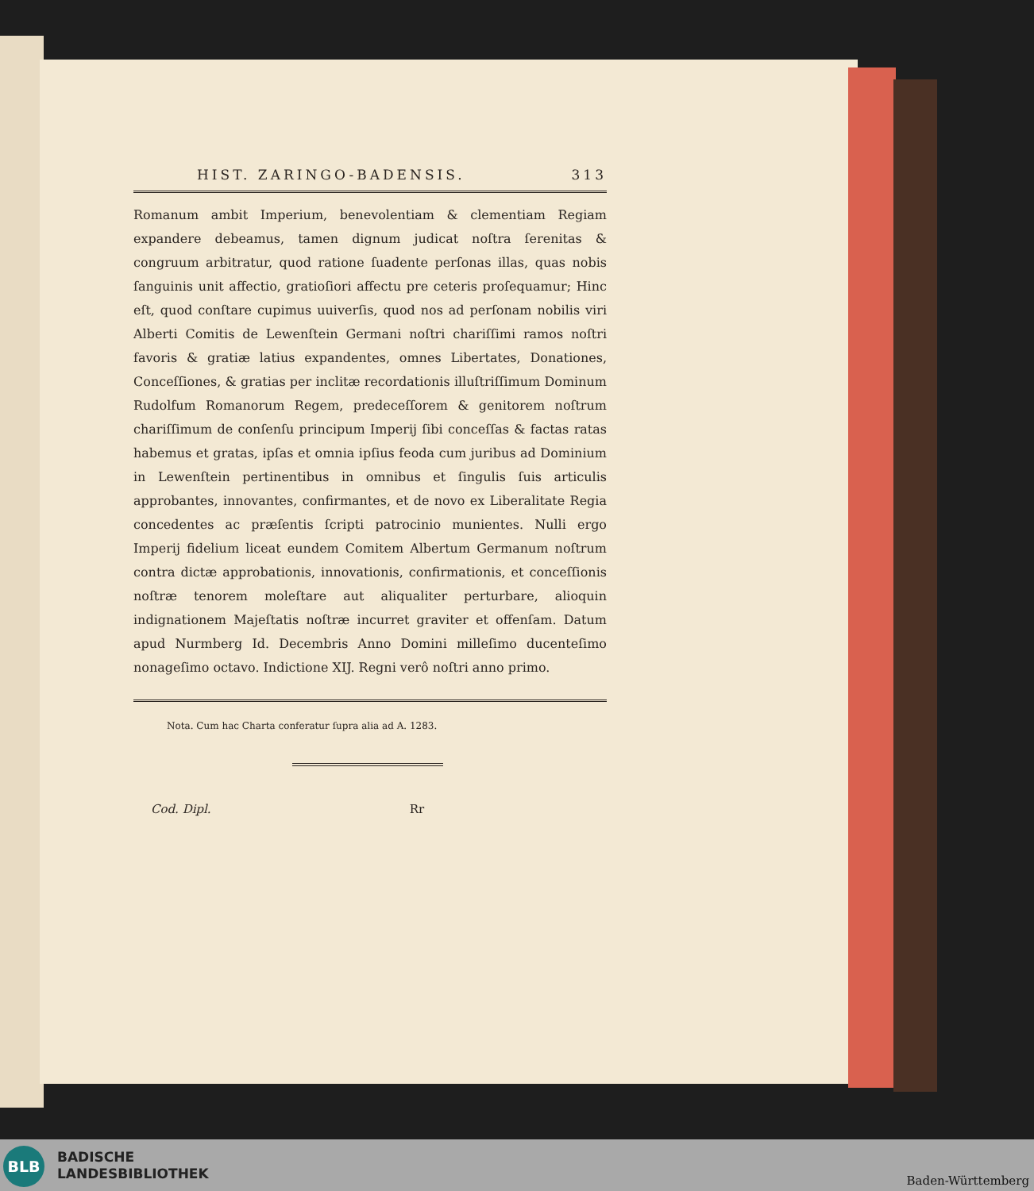HIST. ZARINGO-BADENSIS. 313
Romanum ambit Imperium, benevolentiam & clementiam Regiam expandere debeamus, tamen dignum judicat noſtra ſerenitas & congruum arbitratur, quod ratione ſuadente perſonas illas, quas nobis ſanguinis unit affectio, gratioſiori affectu pre ceteris proſequamur; Hinc eſt, quod conſtare cupimus uuiverſis, quod nos ad perſonam nobilis viri Alberti Comitis de Lewenſtein Germani noſtri chariſſimi ramos noſtri favoris & gratiæ latius expandentes, omnes Libertates, Donationes, Conceſſiones, & gratias per inclitæ recordationis illuſtriſſimum Dominum Rudolfum Romanorum Regem, predeceſſorem & genitorem noſtrum chariſſimum de conſenſu principum Imperij ſibi conceſſas & factas ratas habemus et gratas, ipſas et omnia ipſius feoda cum juribus ad Dominium in Lewenſtein pertinentibus in omnibus et ſingulis ſuis articulis approbantes, innovantes, confirmantes, et de novo ex Liberalitate Regia concedentes ac præſentis ſcripti patrocinio munientes. Nulli ergo Imperij fidelium liceat eundem Comitem Albertum Germanum noſtrum contra dictæ approbationis, innovationis, confirmationis, et conceſſionis noſtræ tenorem moleſtare aut aliqualiter perturbare, alioquin indignationem Majeſtatis noſtræ incurret graviter et offenſam. Datum apud Nurmberg Id. Decembris Anno Domini milleſimo ducenteſimo nonageſimo octavo. Indictione XIJ. Regni verô noſtri anno primo.
Nota. Cum hac Charta conferatur ſupra alia ad A. 1283.
Cod. Dipl. Rr
BLB
BADISCHE
LANDESBIBLIOTHEK
Baden-Württemberg